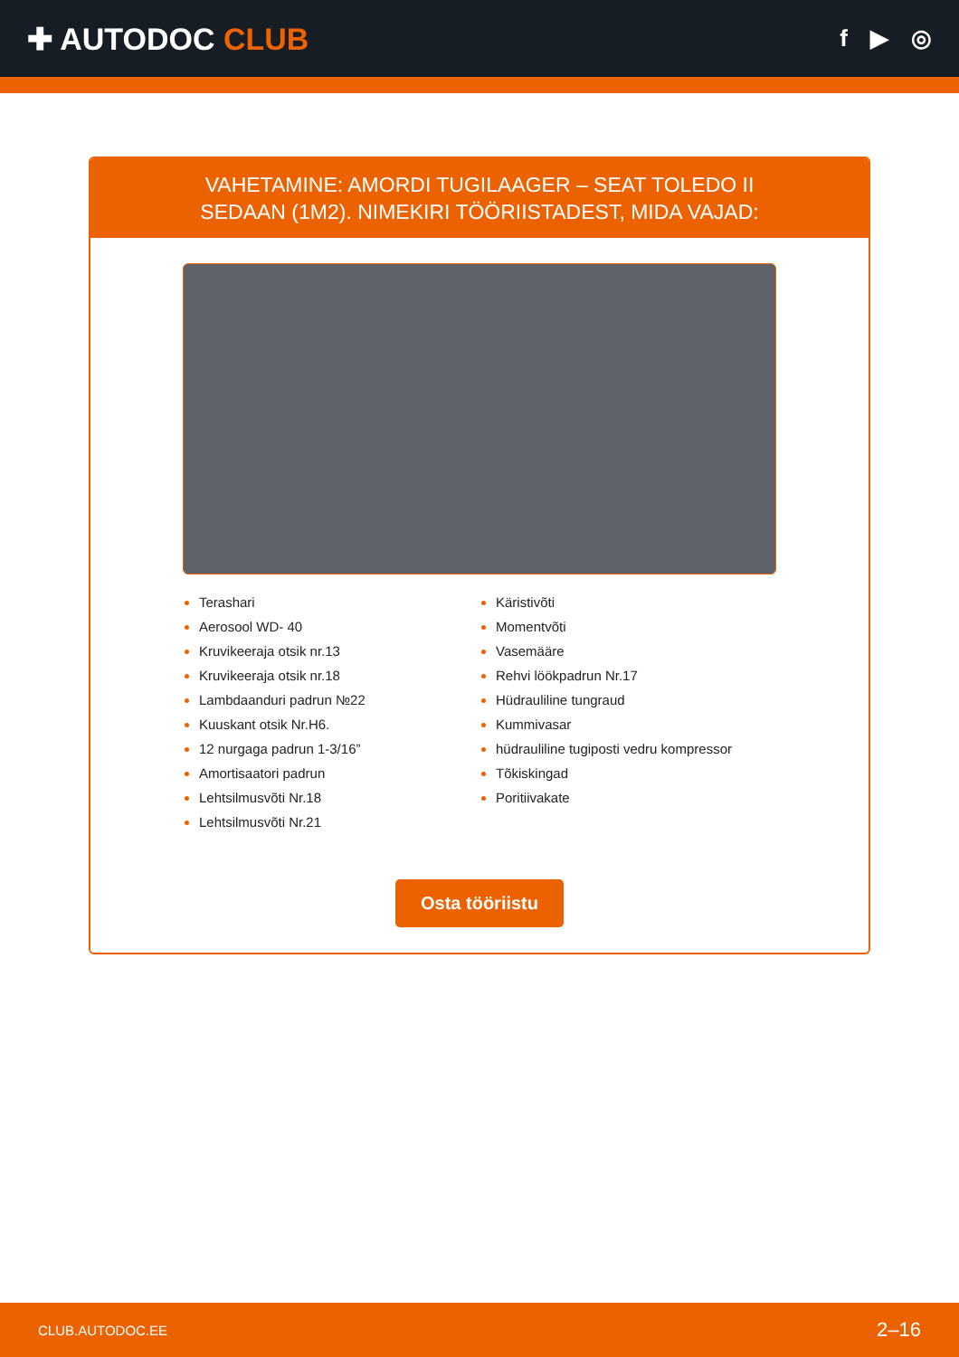✚ AUTODOC CLUB
f ▶ ◎
VAHETAMINE: AMORDI TUGILAAGER – SEAT TOLEDO II SEDAAN (1M2). NIMEKIRI TÖÖRIISTADEST, MIDA VAJAD:
Terashari
Aerosool WD- 40
Kruvikeeraja otsik nr.13
Kruvikeeraja otsik nr.18
Lambdaanduri padrun №22
Kuuskant otsik Nr.H6.
12 nurgaga padrun 1-3/16”
Amortisaatori padrun
Lehtsilmusvõti Nr.18
Lehtsilmusvõti Nr.21
Käristivõti
Momentvõti
Vasemääre
Rehvi löökpadrun Nr.17
Hüdrauliline tungraud
Kummivasar
hüdrauliline tugiposti vedru kompressor
Tõkiskingad
Poritiivakate
Osta tööriistu
CLUB.AUTODOC.EE 2–16